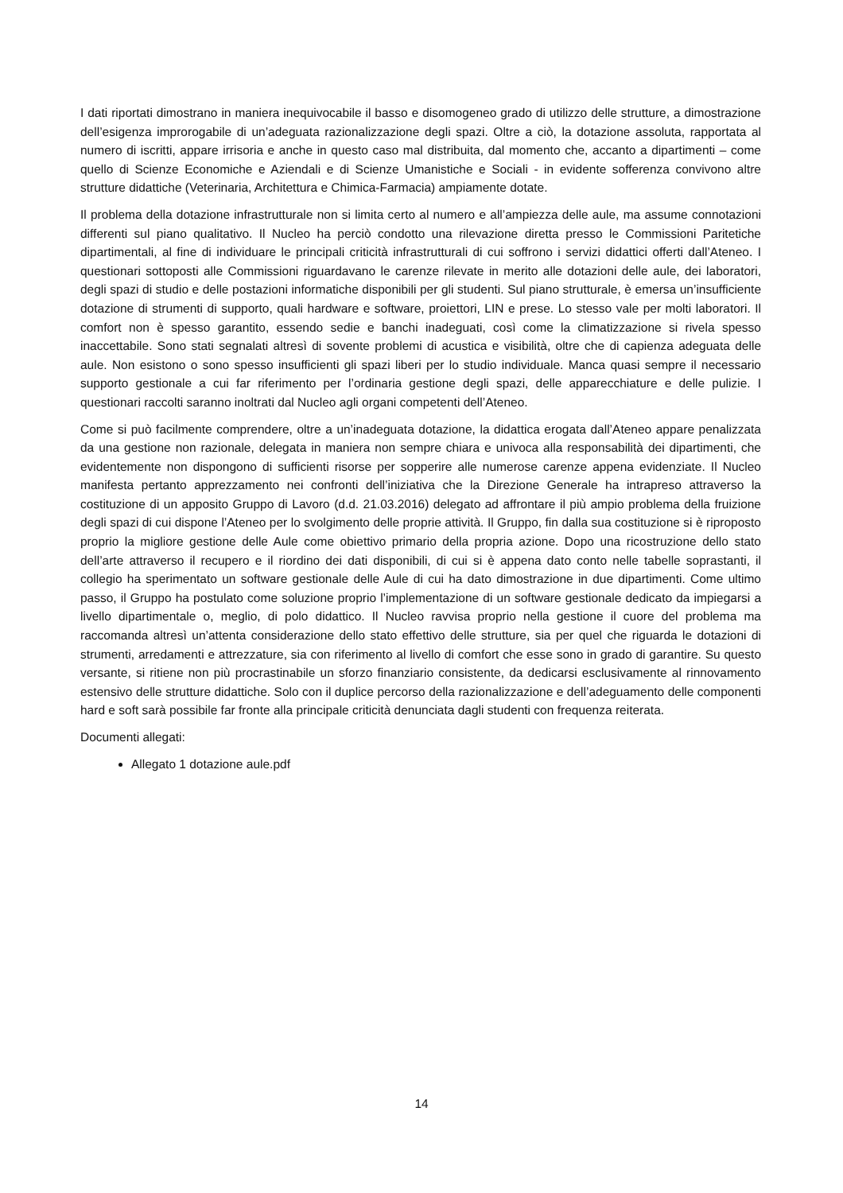I dati riportati dimostrano in maniera inequivocabile il basso e disomogeneo grado di utilizzo delle strutture, a dimostrazione dell’esigenza improrogabile di un’adeguata razionalizzazione degli spazi. Oltre a ciò, la dotazione assoluta, rapportata al numero di iscritti, appare irrisoria e anche in questo caso mal distribuita, dal momento che, accanto a dipartimenti – come quello di Scienze Economiche e Aziendali e di Scienze Umanistiche e Sociali - in evidente sofferenza convivono altre strutture didattiche (Veterinaria, Architettura e Chimica-Farmacia) ampiamente dotate.
Il problema della dotazione infrastrutturale non si limita certo al numero e all’ampiezza delle aule, ma assume connotazioni differenti sul piano qualitativo. Il Nucleo ha perciò condotto una rilevazione diretta presso le Commissioni Paritetiche dipartimentali, al fine di individuare le principali criticità infrastrutturali di cui soffrono i servizi didattici offerti dall’Ateneo. I questionari sottoposti alle Commissioni riguardavano le carenze rilevate in merito alle dotazioni delle aule, dei laboratori, degli spazi di studio e delle postazioni informatiche disponibili per gli studenti. Sul piano strutturale, è emersa un’insufficiente dotazione di strumenti di supporto, quali hardware e software, proiettori, LIN e prese. Lo stesso vale per molti laboratori. Il comfort non è spesso garantito, essendo sedie e banchi inadeguati, così come la climatizzazione si rivela spesso inaccettabile. Sono stati segnalati altresì di sovente problemi di acustica e visibilità, oltre che di capienza adeguata delle aule. Non esistono o sono spesso insufficienti gli spazi liberi per lo studio individuale. Manca quasi sempre il necessario supporto gestionale a cui far riferimento per l’ordinaria gestione degli spazi, delle apparecchiature e delle pulizie. I questionari raccolti saranno inoltrati dal Nucleo agli organi competenti dell’Ateneo.
Come si può facilmente comprendere, oltre a un’inadeguata dotazione, la didattica erogata dall’Ateneo appare penalizzata da una gestione non razionale, delegata in maniera non sempre chiara e univoca alla responsabilità dei dipartimenti, che evidentemente non dispongono di sufficienti risorse per sopperire alle numerose carenze appena evidenziate. Il Nucleo manifesta pertanto apprezzamento nei confronti dell’iniziativa che la Direzione Generale ha intrapreso attraverso la costituzione di un apposito Gruppo di Lavoro (d.d. 21.03.2016) delegato ad affrontare il più ampio problema della fruizione degli spazi di cui dispone l’Ateneo per lo svolgimento delle proprie attività. Il Gruppo, fin dalla sua costituzione si è riproposto proprio la migliore gestione delle Aule come obiettivo primario della propria azione. Dopo una ricostruzione dello stato dell’arte attraverso il recupero e il riordino dei dati disponibili, di cui si è appena dato conto nelle tabelle soprastanti, il collegio ha sperimentato un software gestionale delle Aule di cui ha dato dimostrazione in due dipartimenti. Come ultimo passo, il Gruppo ha postulato come soluzione proprio l’implementazione di un software gestionale dedicato da impiegarsi a livello dipartimentale o, meglio, di polo didattico. Il Nucleo ravvisa proprio nella gestione il cuore del problema ma raccomanda altresì un’attenta considerazione dello stato effettivo delle strutture, sia per quel che riguarda le dotazioni di strumenti, arredamenti e attrezzature, sia con riferimento al livello di comfort che esse sono in grado di garantire. Su questo versante, si ritiene non più procrastinabile un sforzo finanziario consistente, da dedicarsi esclusivamente al rinnovamento estensivo delle strutture didattiche. Solo con il duplice percorso della razionalizzazione e dell’adeguamento delle componenti hard e soft sarà possibile far fronte alla principale criticità denunciata dagli studenti con frequenza reiterata.
Documenti allegati:
Allegato 1 dotazione aule.pdf
14